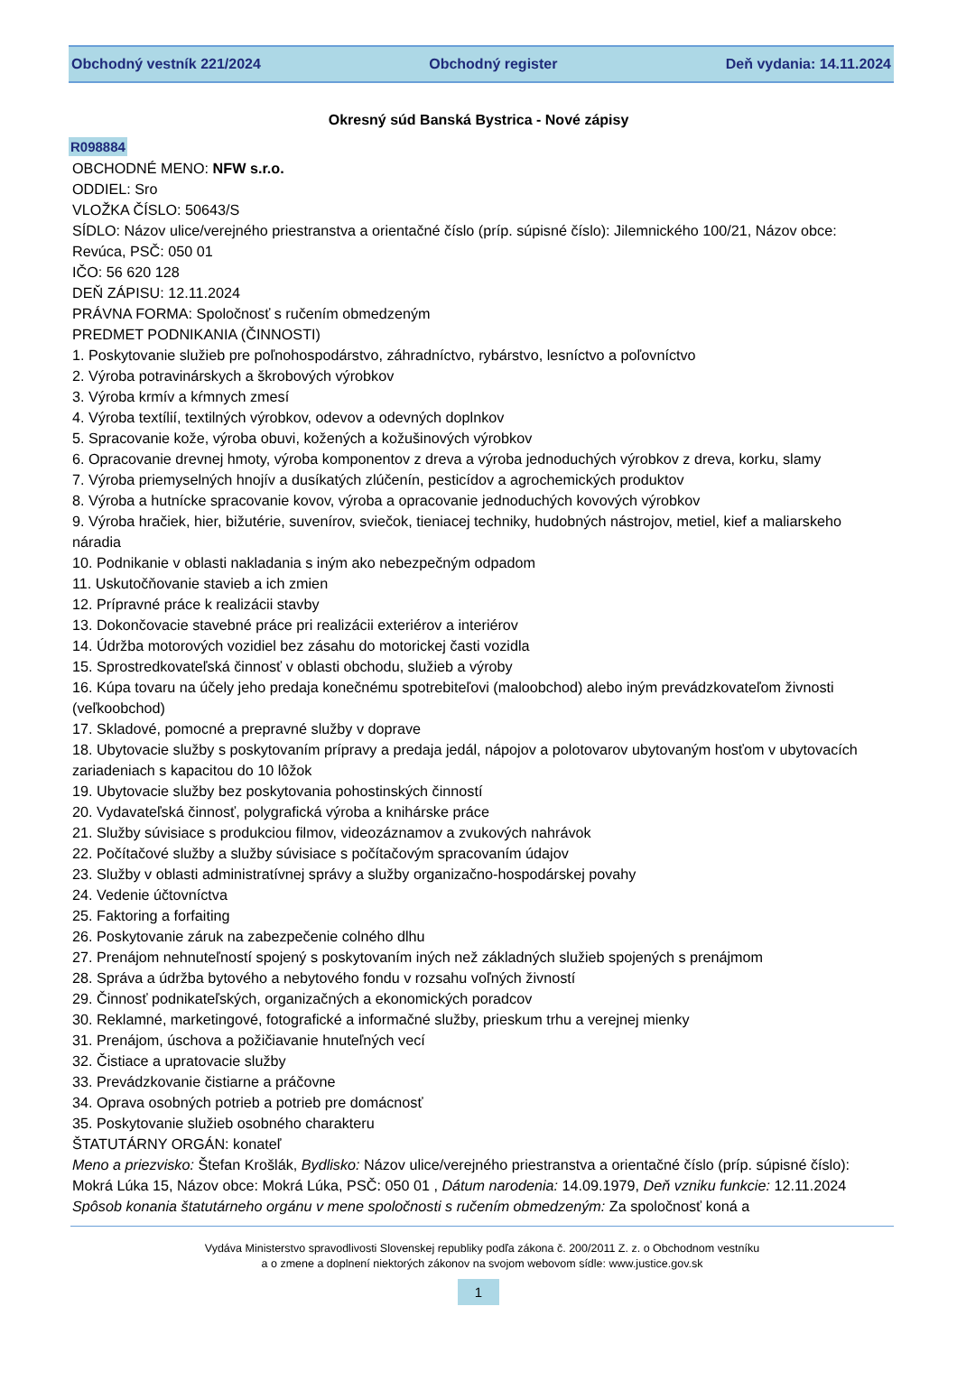Obchodný vestník 221/2024 Obchodný register Deň vydania: 14.11.2024
Okresný súd Banská Bystrica - Nové zápisy
R098884
OBCHODNÉ MENO: NFW s.r.o.
ODDIEL: Sro
VLOŽKA ČÍSLO: 50643/S
SÍDLO: Názov ulice/verejného priestranstva a orientačné číslo (príp. súpisné číslo): Jilemnického 100/21, Názov obce: Revúca, PSČ: 050 01
IČO: 56 620 128
DEŇ ZÁPISU: 12.11.2024
PRÁVNA FORMA: Spoločnosť s ručením obmedzeným
PREDMET PODNIKANIA (ČINNOSTI)
1. Poskytovanie služieb pre poľnohospodárstvo, záhradníctvo, rybárstvo, lesníctvo a poľovníctvo
2. Výroba potravinárskych a škrobových výrobkov
3. Výroba krmív a kŕmnych zmesí
4. Výroba textílií, textilných výrobkov, odevov a odevných doplnkov
5. Spracovanie kože, výroba obuvi, kožených a kožušinových výrobkov
6. Opracovanie drevnej hmoty, výroba komponentov z dreva a výroba jednoduchých výrobkov z dreva, korku, slamy
7. Výroba priemyselných hnojív a dusíkatých zlúčenín, pesticídov a agrochemických produktov
8. Výroba a hutnícke spracovanie kovov, výroba a opracovanie jednoduchých kovových výrobkov
9. Výroba hračiek, hier, bižutérie, suvenírov, sviečok, tieniacej techniky, hudobných nástrojov, metiel, kief a maliarskeho náradia
10. Podnikanie v oblasti nakladania s iným ako nebezpečným odpadom
11. Uskutočňovanie stavieb a ich zmien
12. Prípravné práce k realizácii stavby
13. Dokončovacie stavebné práce pri realizácii exteriérov a interiérov
14. Údržba motorových vozidiel bez zásahu do motorickej časti vozidla
15. Sprostredkovateľská činnosť v oblasti obchodu, služieb a výroby
16. Kúpa tovaru na účely jeho predaja konečnému spotrebiteľovi (maloobchod) alebo iným prevádzkovateľom živnosti (veľkoobchod)
17. Skladové, pomocné a prepravné služby v doprave
18. Ubytovacie služby s poskytovaním prípravy a predaja jedál, nápojov a polotovarov ubytovaným hosťom v ubytovacích zariadeniach s kapacitou do 10 lôžok
19. Ubytovacie služby bez poskytovania pohostinských činností
20. Vydavateľská činnosť, polygrafická výroba a knihárske práce
21. Služby súvisiace s produkciou filmov, videozáznamov a zvukových nahrávok
22. Počítačové služby a služby súvisiace s počítačovým spracovaním údajov
23. Služby v oblasti administratívnej správy a služby organizačno-hospodárskej povahy
24. Vedenie účtovníctva
25. Faktoring a forfaiting
26. Poskytovanie záruk na zabezpečenie colného dlhu
27. Prenájom nehnuteľností spojený s poskytovaním iných než základných služieb spojených s prenájmom
28. Správa a údržba bytového a nebytového fondu v rozsahu voľných živností
29. Činnosť podnikateľských, organizačných a ekonomických poradcov
30. Reklamné, marketingové, fotografické a informačné služby, prieskum trhu a verejnej mienky
31. Prenájom, úschova a požičiavanie hnuteľných vecí
32. Čistiace a upratovacie služby
33. Prevádzkovanie čistiarne a práčovne
34. Oprava osobných potrieb a potrieb pre domácnosť
35. Poskytovanie služieb osobného charakteru
ŠTATUTÁRNY ORGÁN: konateľ
Meno a priezvisko: Štefan Krošlák, Bydlisko: Názov ulice/verejného priestranstva a orientačné číslo (príp. súpisné číslo): Mokrá Lúka 15, Názov obce: Mokrá Lúka, PSČ: 050 01 , Dátum narodenia: 14.09.1979, Deň vzniku funkcie: 12.11.2024
Spôsob konania štatutárneho orgánu v mene spoločnosti s ručením obmedzeným: Za spoločnosť koná a
Vydáva Ministerstvo spravodlivosti Slovenskej republiky podľa zákona č. 200/2011 Z. z. o Obchodnom vestníku
a o zmene a doplnení niektorých zákonov na svojom webovom sídle: www.justice.gov.sk
1